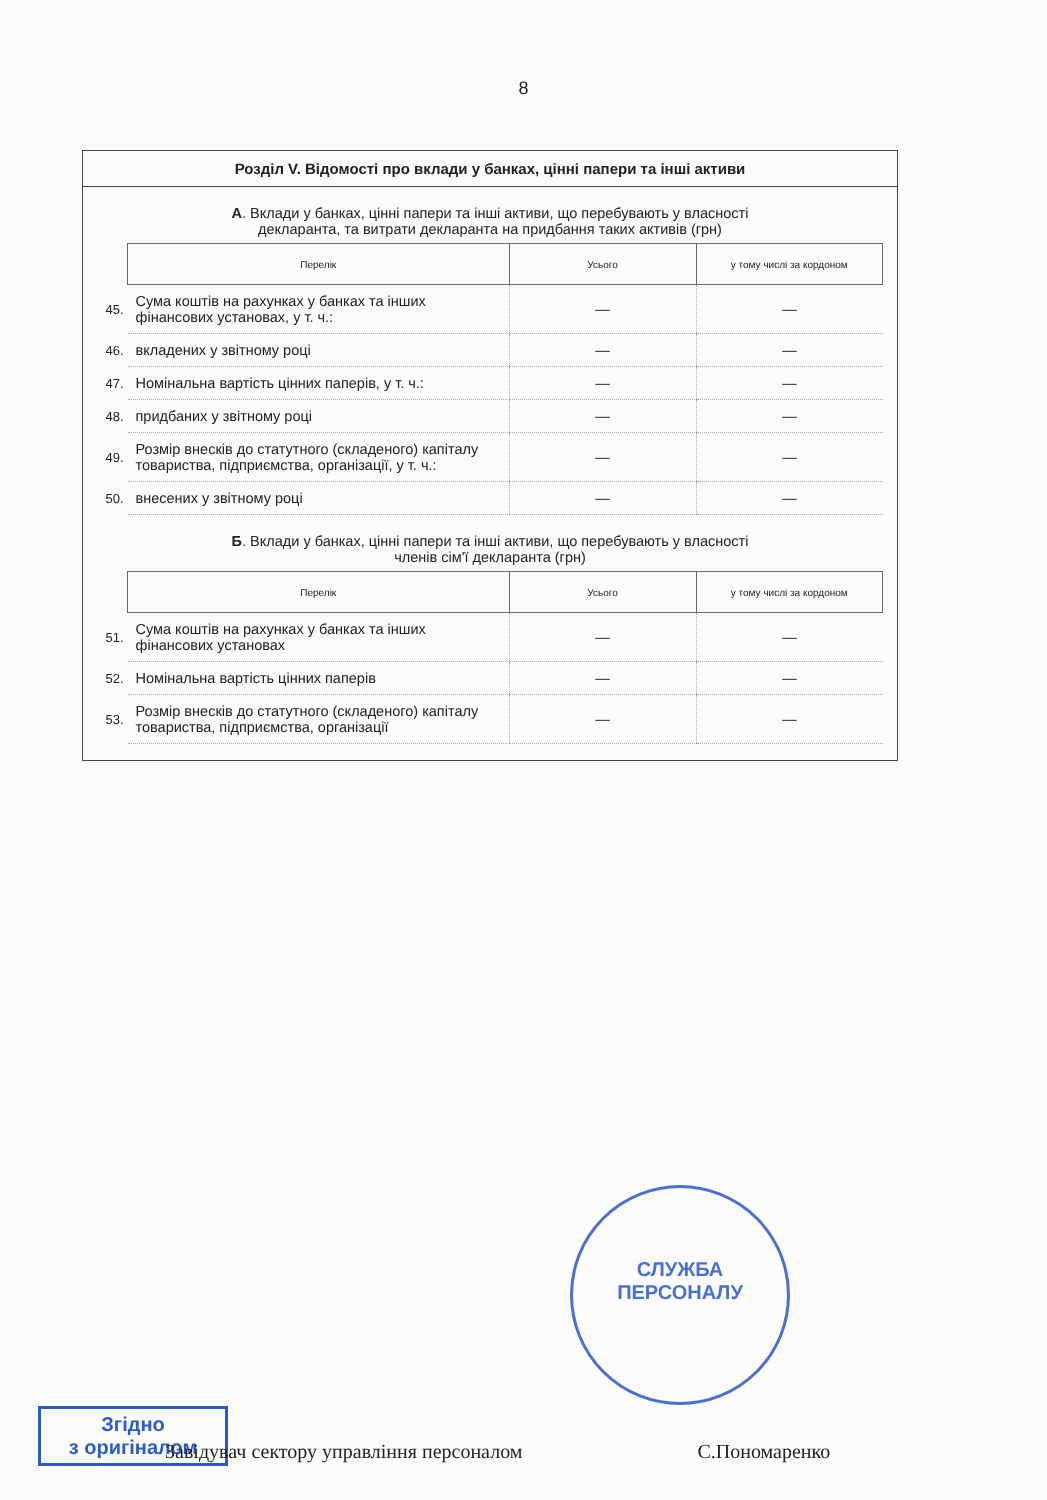8
Розділ V. Відомості про вклади у банках, цінні папери та інші активи
А. Вклади у банках, цінні папери та інші активи, що перебувають у власності
декларанта, та витрати декларанта на придбання таких активів (грн)
| | Перелік | Усього | у тому числі за кордоном |
| 45. | Сума коштів на рахунках у банках та інших фінансових установах, у т. ч.: | — | — |
| 46. | вкладених у звітному році | — | — |
| 47. | Номінальна вартість цінних паперів, у т. ч.: | — | — |
| 48. | придбаних у звітному році | — | — |
| 49. | Розмір внесків до статутного (складеного) капіталу товариства, підприємства, організації, у т. ч.: | — | — |
| 50. | внесених у звітному році | — | — |
Б. Вклади у банках, цінні папери та інші активи, що перебувають у власності
членів сім'ї декларанта (грн)
| | Перелік | Усього | у тому числі за кордоном |
| 51. | Сума коштів на рахунках у банках та інших фінансових установах | — | — |
| 52. | Номінальна вартість цінних паперів | — | — |
| 53. | Розмір внесків до статутного (складеного) капіталу товариства, підприємства, організації | — | — |
СЛУЖБА
ПЕРСОНАЛУ
Згідно
з оригіналом
Завідувач сектору управління персоналом С.Пономаренко